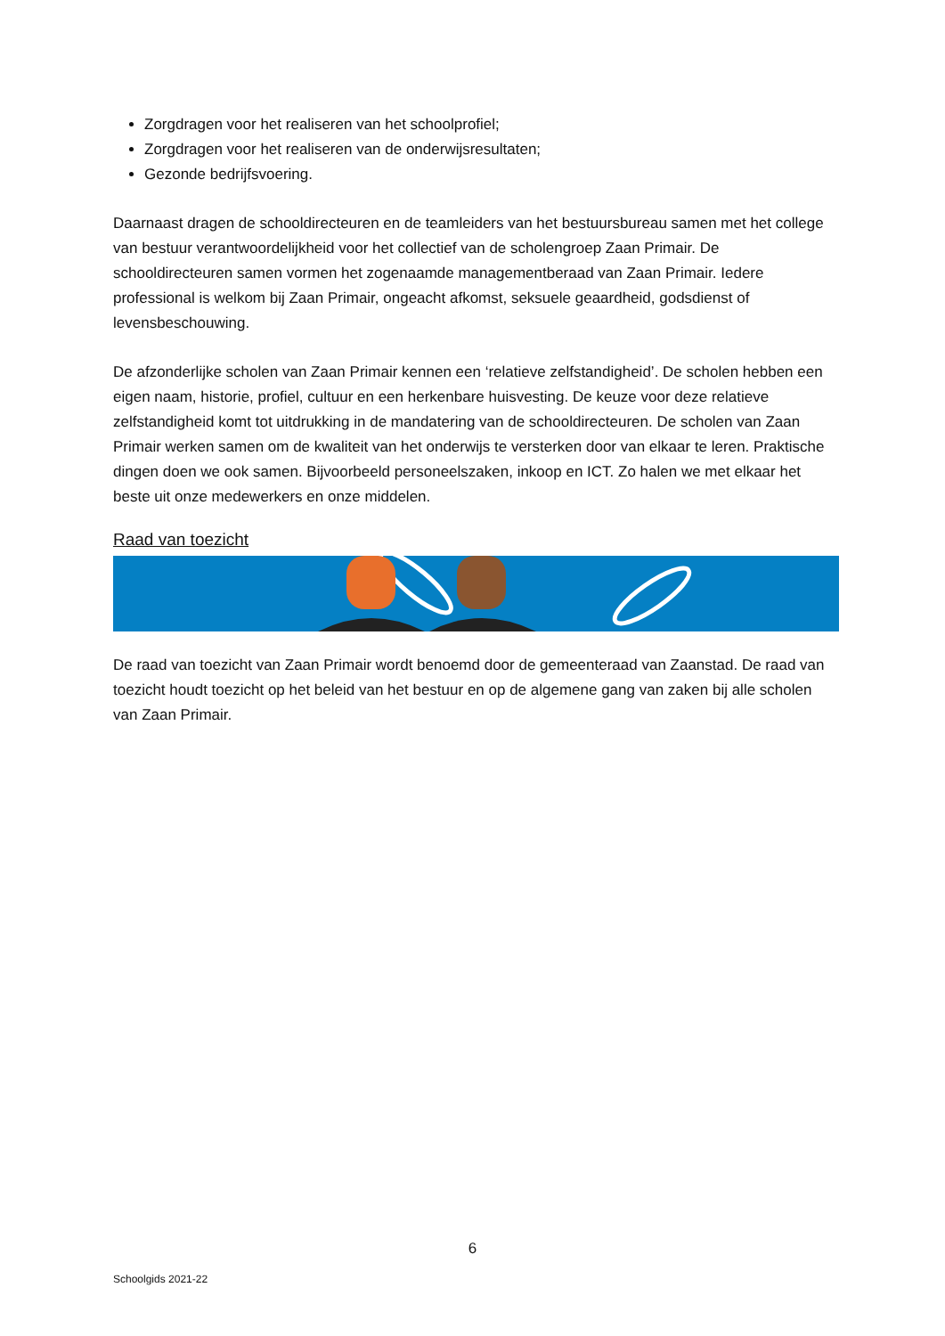Zorgdragen voor het realiseren van het schoolprofiel;
Zorgdragen voor het realiseren van de onderwijsresultaten;
Gezonde bedrijfsvoering.
Daarnaast dragen de schooldirecteuren en de teamleiders van het bestuursbureau samen met het college van bestuur verantwoordelijkheid voor het collectief van de scholengroep Zaan Primair. De schooldirecteuren samen vormen het zogenaamde managementberaad van Zaan Primair. Iedere professional is welkom bij Zaan Primair, ongeacht afkomst, seksuele geaardheid, godsdienst of levensbeschouwing.
De afzonderlijke scholen van Zaan Primair kennen een ‘relatieve zelfstandigheid’. De scholen hebben een eigen naam, historie, profiel, cultuur en een herkenbare huisvesting. De keuze voor deze relatieve zelfstandigheid komt tot uitdrukking in de mandatering van de schooldirecteuren. De scholen van Zaan Primair werken samen om de kwaliteit van het onderwijs te versterken door van elkaar te leren. Praktische dingen doen we ook samen. Bijvoorbeeld personeelszaken, inkoop en ICT. Zo halen we met elkaar het beste uit onze medewerkers en onze middelen.
Raad van toezicht
De raad van toezicht van Zaan Primair wordt benoemd door de gemeenteraad van Zaanstad. De raad van toezicht houdt toezicht op het beleid van het bestuur en op de algemene gang van zaken bij alle scholen van Zaan Primair.
6
Schoolgids 2021-22